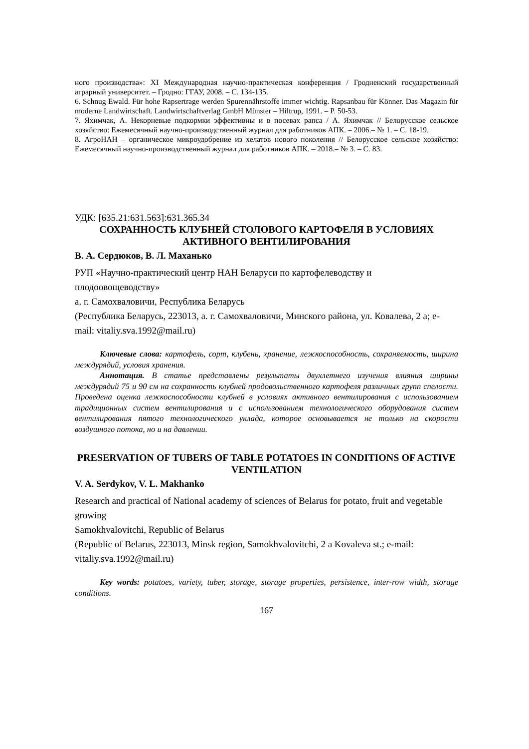ного производства»: XI Международная научно-практическая конференция / Гродненский государственный аграрный университет. – Гродно: ГГАУ, 2008. – С. 134-135.
6. Schnug Ewald. Für hohe Rapsertrage werden Spurennährstoffe immer wichtig. Rapsanbau für Könner. Das Magazin für moderne Landwirtschaft. Landwirtschaftverlag GmbH Münster – Hiltrup, 1991. – P. 50-53.
7. Яхимчак, А. Некорневые подкормки эффективны и в посевах рапса / А. Яхимчак // Белорусское сельское хозяйство: Ежемесячный научно-производственный журнал для работников АПК. – 2006.– № 1. – С. 18-19.
8. АгроНАН – органическое микроудобрение из хелатов нового поколения // Белорусское сельское хозяйство: Ежемесячный научно-производственный журнал для работников АПК. – 2018.– № 3. – С. 83.
УДК: [635.21:631.563]:631.365.34
СОХРАННОСТЬ КЛУБНЕЙ СТОЛОВОГО КАРТОФЕЛЯ В УСЛОВИЯХ АКТИВНОГО ВЕНТИЛИРОВАНИЯ
В. А. Сердюков, В. Л. Маханько
РУП «Научно-практический центр НАН Беларуси по картофелеводству и плодоовощеводству»
а. г. Самохваловичи, Республика Беларусь
(Республика Беларусь, 223013, а. г. Самохваловичи, Минского района, ул. Ковалева, 2 а; e-mail: vitaliy.sva.1992@mail.ru)
Ключевые слова: картофель, сорт, клубень, хранение, лежкоспособность, сохраняемость, ширина междурядий, условия хранения.
Аннотация. В статье представлены результаты двухлетнего изучения влияния ширины междурядий 75 и 90 см на сохранность клубней продовольственного картофеля различных групп спелости. Проведена оценка лежкоспособности клубней в условиях активного вентилирования с использованием традиционных систем вентилирования и с использованием технологического оборудования систем вентилирования пятого технологического уклада, которое основывается не только на скорости воздушного потока, но и на давлении.
PRESERVATION OF TUBERS OF TABLE POTATOES IN CONDITIONS OF ACTIVE VENTILATION
V. A. Serdykov, V. L. Makhanko
Research and practical of National academy of sciences of Belarus for potato, fruit and vegetable growing
Samokhvalovitchi, Republic of Belarus
(Republic of Belarus, 223013, Minsk region, Samokhvalovitchi, 2 a Kovaleva st.; e-mail: vitaliy.sva.1992@mail.ru)
Key words: potatoes, variety, tuber, storage, storage properties, persistence, inter-row width, storage conditions.
167